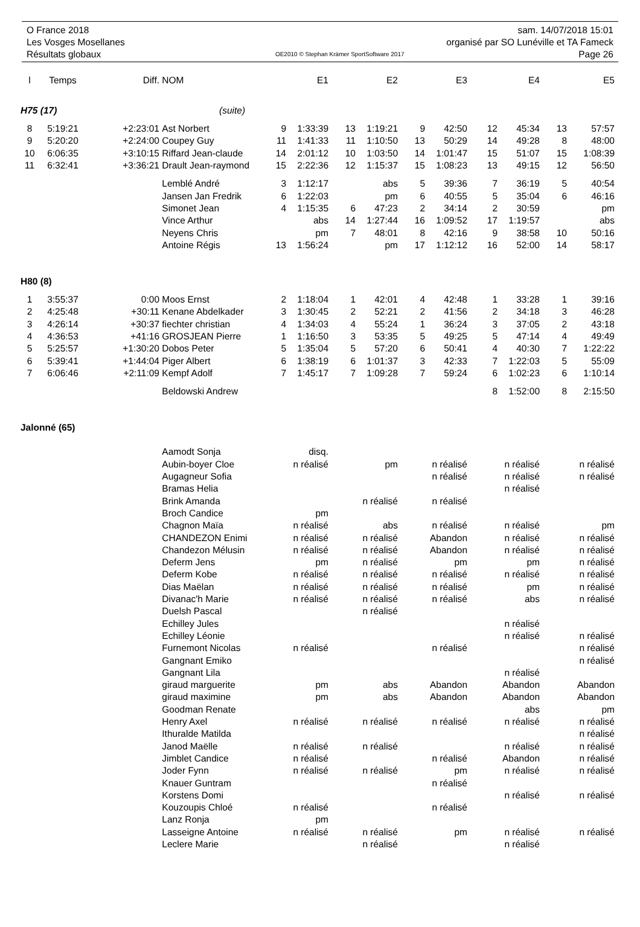O France 2018 sam. 14/07/2018 15:01
Les Vosges Mosellanes organisé par SO Lunéville et TA Fameck
Résultats globaux OE2010 © Stephan Krämer SportSoftware 2017 Page 26
| l | Temps | Diff. | NOM | | E1 | | E2 | | E3 | | E4 | | E5 |
| --- | --- | --- | --- | --- | --- | --- | --- | --- | --- | --- | --- | --- | --- |
| H75 (17) | | | (suite) | | | | | | | | | | |
| 8 | 5:19:21 | +2:23:01 | Ast Norbert | 9 | 1:33:39 | 13 | 1:19:21 | 9 | 42:50 | 12 | 45:34 | 13 | 57:57 |
| 9 | 5:20:20 | +2:24:00 | Coupey Guy | 11 | 1:41:33 | 11 | 1:10:50 | 13 | 50:29 | 14 | 49:28 | 8 | 48:00 |
| 10 | 6:06:35 | +3:10:15 | Riffard Jean-claude | 14 | 2:01:12 | 10 | 1:03:50 | 14 | 1:01:47 | 15 | 51:07 | 15 | 1:08:39 |
| 11 | 6:32:41 | +3:36:21 | Drault Jean-raymond | 15 | 2:22:36 | 12 | 1:15:37 | 15 | 1:08:23 | 13 | 49:15 | 12 | 56:50 |
| | | | Lemblé André | 3 | 1:12:17 | | abs | 5 | 39:36 | 7 | 36:19 | 5 | 40:54 |
| | | | Jansen Jan Fredrik | 6 | 1:22:03 | | pm | 6 | 40:55 | 5 | 35:04 | 6 | 46:16 |
| | | | Simonet Jean | 4 | 1:15:35 | 6 | 47:23 | 2 | 34:14 | 2 | 30:59 | | pm |
| | | | Vince Arthur | | abs | 14 | 1:27:44 | 16 | 1:09:52 | 17 | 1:19:57 | | abs |
| | | | Neyens Chris | | pm | 7 | 48:01 | 8 | 42:16 | 9 | 38:58 | 10 | 50:16 |
| | | | Antoine Régis | 13 | 1:56:24 | | pm | 17 | 1:12:12 | 16 | 52:00 | 14 | 58:17 |
| H80 (8) | | | | | | | | | | | | | |
| 1 | 3:55:37 | 0:00 | Moos Ernst | 2 | 1:18:04 | 1 | 42:01 | 4 | 42:48 | 1 | 33:28 | 1 | 39:16 |
| 2 | 4:25:48 | +30:11 | Kenane Abdelkader | 3 | 1:30:45 | 2 | 52:21 | 2 | 41:56 | 2 | 34:18 | 3 | 46:28 |
| 3 | 4:26:14 | +30:37 | fiechter christian | 4 | 1:34:03 | 4 | 55:24 | 1 | 36:24 | 3 | 37:05 | 2 | 43:18 |
| 4 | 4:36:53 | +41:16 | GROSJEAN Pierre | 1 | 1:16:50 | 3 | 53:35 | 5 | 49:25 | 5 | 47:14 | 4 | 49:49 |
| 5 | 5:25:57 | +1:30:20 | Dobos Peter | 5 | 1:35:04 | 5 | 57:20 | 6 | 50:41 | 4 | 40:30 | 7 | 1:22:22 |
| 6 | 5:39:41 | +1:44:04 | Piger Albert | 6 | 1:38:19 | 6 | 1:01:37 | 3 | 42:33 | 7 | 1:22:03 | 5 | 55:09 |
| 7 | 6:06:46 | +2:11:09 | Kempf Adolf | 7 | 1:45:17 | 7 | 1:09:28 | 7 | 59:24 | 6 | 1:02:23 | 6 | 1:10:14 |
| | | | Beldowski Andrew | | | | | | | 8 | 1:52:00 | 8 | 2:15:50 |
| Jalonné (65) | | | | | | | | | | | | | |
| | | | Aamodt Sonja | disq. | | | | | | | | | |
| | | | Aubin-boyer Cloe | n réalisé | | pm | | n réalisé | | n réalisé | | n réalisé | |
| | | | Augagneur Sofia | | | | | n réalisé | | n réalisé | | n réalisé | |
| | | | Bramas Helia | | | | | | | n réalisé | | | |
| | | | Brink Amanda | | | n réalisé | | n réalisé | | | | | |
| | | | Broch Candice | pm | | | | | | | | | |
| | | | Chagnon Maïa | n réalisé | | abs | | n réalisé | | n réalisé | | pm | |
| | | | CHANDEZON Enimi | n réalisé | | n réalisé | | Abandon | | n réalisé | | n réalisé | |
| | | | Chandezon Mélusin | n réalisé | | n réalisé | | Abandon | | n réalisé | | n réalisé | |
| | | | Deferm Jens | pm | | n réalisé | | pm | | pm | | n réalisé | |
| | | | Deferm Kobe | n réalisé | | n réalisé | | n réalisé | | n réalisé | | n réalisé | |
| | | | Dias Maëlan | n réalisé | | n réalisé | | n réalisé | | pm | | n réalisé | |
| | | | Divanac'h Marie | n réalisé | | n réalisé | | n réalisé | | abs | | n réalisé | |
| | | | Duelsh Pascal | | | n réalisé | | | | | | | |
| | | | Echilley Jules | | | | | | | n réalisé | | | |
| | | | Echilley Léonie | | | | | | | n réalisé | | n réalisé | |
| | | | Furnemont Nicolas | n réalisé | | | | n réalisé | | | | n réalisé | |
| | | | Gangnant Emiko | | | | | | | | | n réalisé | |
| | | | Gangnant Lila | | | | | | | n réalisé | | | |
| | | | giraud marguerite | pm | | abs | | Abandon | | Abandon | | Abandon | |
| | | | giraud maximine | pm | | abs | | Abandon | | Abandon | | Abandon | |
| | | | Goodman Renate | | | | | | | abs | | pm | |
| | | | Henry Axel | n réalisé | | n réalisé | | n réalisé | | n réalisé | | n réalisé | |
| | | | Ithuralde Matilda | | | | | | | | | n réalisé | |
| | | | Janod Maëlle | n réalisé | | n réalisé | | | | n réalisé | | n réalisé | |
| | | | Jimblet Candice | n réalisé | | | | n réalisé | | Abandon | | n réalisé | |
| | | | Joder Fynn | n réalisé | | n réalisé | | pm | | n réalisé | | n réalisé | |
| | | | Knauer Guntram | | | | | n réalisé | | | | | |
| | | | Korstens Domi | | | | | | | n réalisé | | n réalisé | |
| | | | Kouzoupis Chloé | n réalisé | | | | n réalisé | | | | | |
| | | | Lanz Ronja | pm | | | | | | | | | |
| | | | Lasseigne Antoine | n réalisé | | n réalisé | | pm | | n réalisé | | n réalisé | |
| | | | Leclere Marie | | | n réalisé | | | | n réalisé | | | |